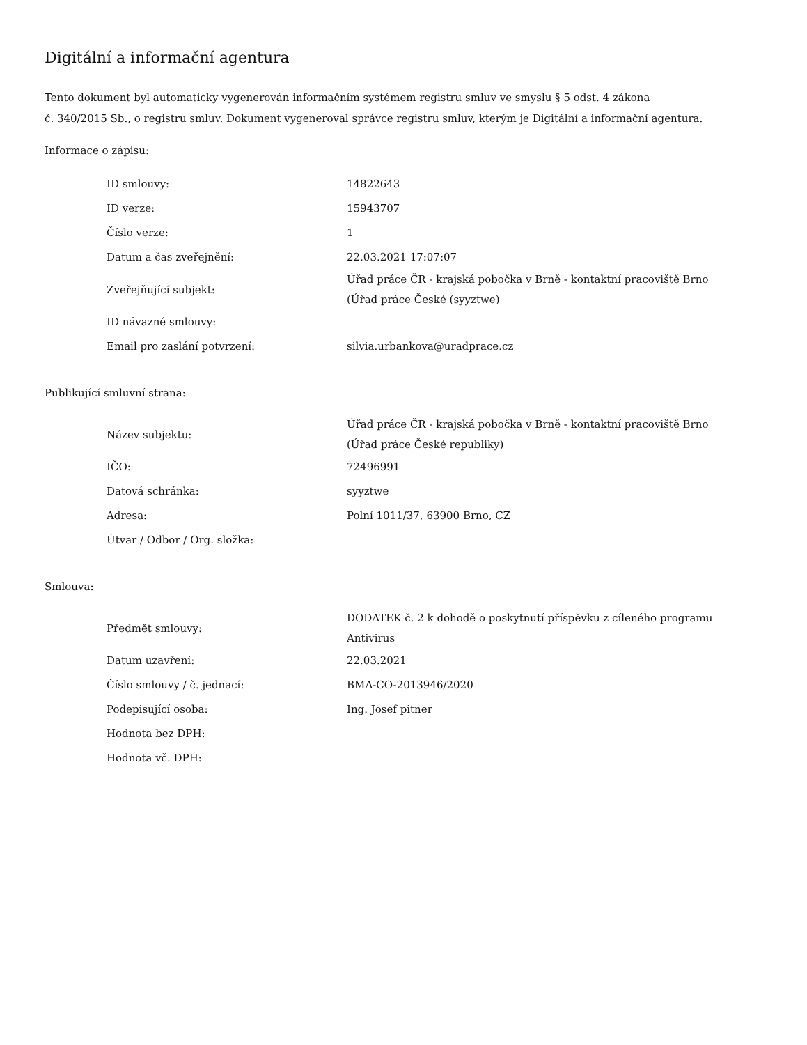Digitální a informační agentura
Tento dokument byl automaticky vygenerován informačním systémem registru smluv ve smyslu § 5 odst. 4 zákona
č. 340/2015 Sb., o registru smluv. Dokument vygeneroval správce registru smluv, kterým je Digitální a informační agentura.
Informace o zápisu:
| ID smlouvy: | 14822643 |
| ID verze: | 15943707 |
| Číslo verze: | 1 |
| Datum a čas zveřejnění: | 22.03.2021 17:07:07 |
| Zveřejňující subjekt: | Úřad práce ČR - krajská pobočka v Brně - kontaktní pracoviště Brno (Úřad práce České (syyztwe) |
| ID návazné smlouvy: | |
| Email pro zaslání potvrzení: | silvia.urbankova@uradprace.cz |
Publikující smluvní strana:
| Název subjektu: | Úřad práce ČR - krajská pobočka v Brně - kontaktní pracoviště Brno (Úřad práce České republiky) |
| IČO: | 72496991 |
| Datová schránka: | syyztwe |
| Adresa: | Polní 1011/37, 63900 Brno, CZ |
| Útvar / Odbor / Org. složka: | |
Smlouva:
| Předmět smlouvy: | DODATEK č. 2 k dohodě o poskytnutí příspěvku z cíleného programu Antivirus |
| Datum uzavření: | 22.03.2021 |
| Číslo smlouvy / č. jednací: | BMA-CO-2013946/2020 |
| Podepisující osoba: | Ing. Josef pitner |
| Hodnota bez DPH: | |
| Hodnota vč. DPH: | |